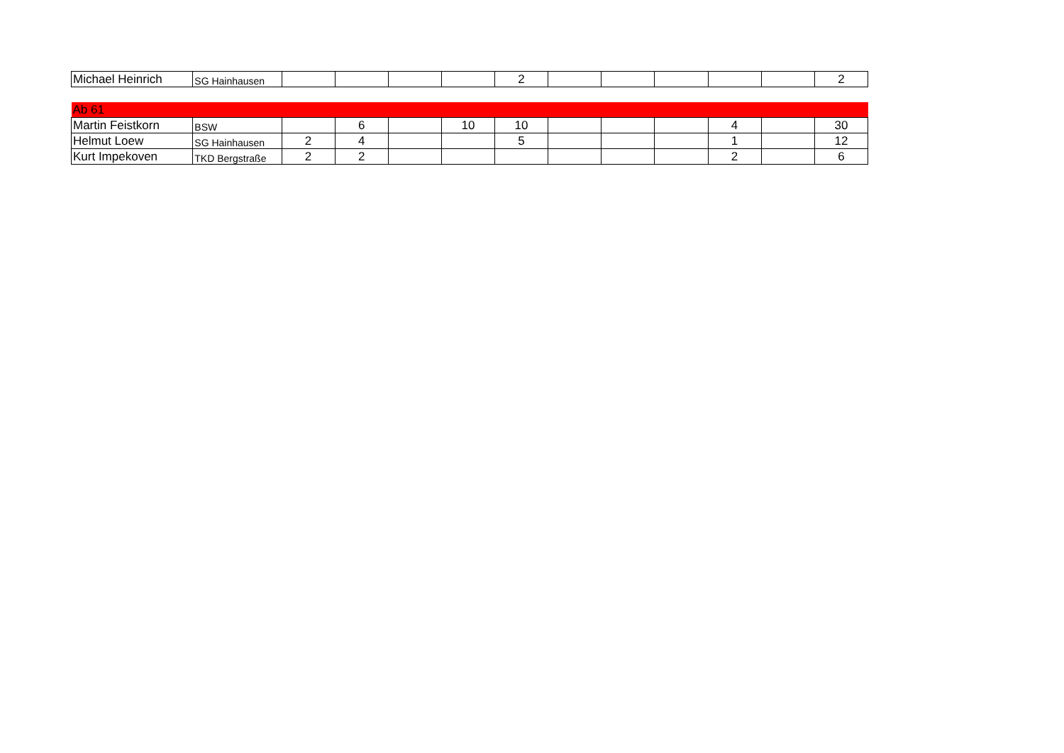| Michael Heinrich | SG Hainhausen | | | | | 2 | | | | | | 2 |
| Ab 61 | | | | | | | | | | | | |
| Martin Feistkorn | BSW | | 6 | | 10 | 10 | | | | 4 | | 30 |
| Helmut Loew | SG Hainhausen | 2 | 4 | | | 5 | | | | 1 | | 12 |
| Kurt Impekoven | TKD Bergstraße | 2 | 2 | | | | | | | 2 | | 6 |